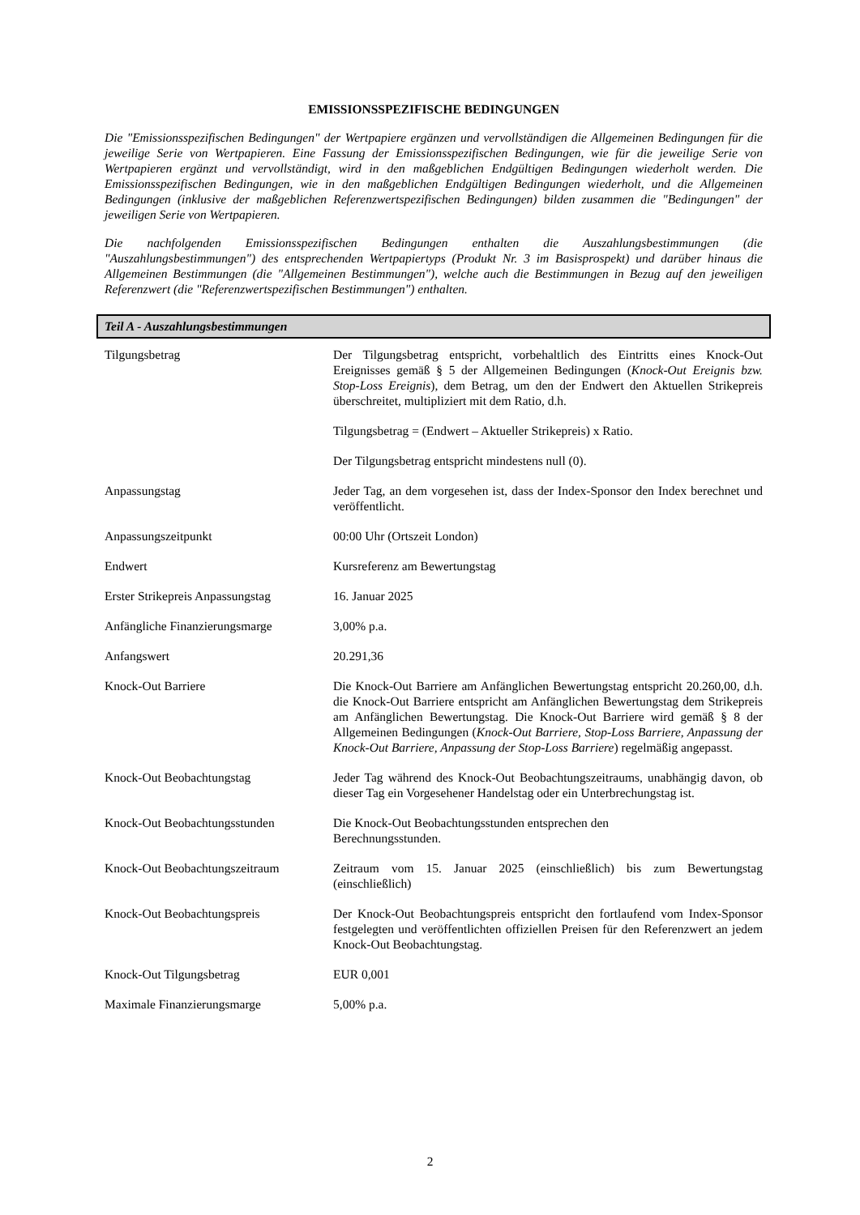EMISSIONSSPEZIFISCHE BEDINGUNGEN
Die "Emissionsspezifischen Bedingungen" der Wertpapiere ergänzen und vervollständigen die Allgemeinen Bedingungen für die jeweilige Serie von Wertpapieren. Eine Fassung der Emissionsspezifischen Bedingungen, wie für die jeweilige Serie von Wertpapieren ergänzt und vervollständigt, wird in den maßgeblichen Endgültigen Bedingungen wiederholt werden. Die Emissionsspezifischen Bedingungen, wie in den maßgeblichen Endgültigen Bedingungen wiederholt, und die Allgemeinen Bedingungen (inklusive der maßgeblichen Referenzwertspezifischen Bedingungen) bilden zusammen die "Bedingungen" der jeweiligen Serie von Wertpapieren.
Die nachfolgenden Emissionsspezifischen Bedingungen enthalten die Auszahlungsbestimmungen (die "Auszahlungsbestimmungen") des entsprechenden Wertpapiertyps (Produkt Nr. 3 im Basisprospekt) und darüber hinaus die Allgemeinen Bestimmungen (die "Allgemeinen Bestimmungen"), welche auch die Bestimmungen in Bezug auf den jeweiligen Referenzwert (die "Referenzwertspezifischen Bestimmungen") enthalten.
Teil A - Auszahlungsbestimmungen
| Tilgungsbetrag | Der Tilgungsbetrag entspricht, vorbehaltlich des Eintritts eines Knock-Out Ereignisses gemäß § 5 der Allgemeinen Bedingungen ( Knock-Out Ereignis bzw. Stop-Loss Ereignis ), dem Betrag, um den der Endwert den Aktuellen Strikepreis überschreitet, multipliziert mit dem Ratio, d.h. Tilgungsbetrag = (Endwert – Aktueller Strikepreis) x Ratio. Der Tilgungsbetrag entspricht mindestens null (0). |
| Anpassungstag | Jeder Tag, an dem vorgesehen ist, dass der Index-Sponsor den Index berechnet und veröffentlicht. |
| Anpassungszeitpunkt | 00:00 Uhr (Ortszeit London) |
| Endwert | Kursreferenz am Bewertungstag |
| Erster Strikepreis Anpassungstag | 16. Januar 2025 |
| Anfängliche Finanzierungsmarge | 3,00% p.a. |
| Anfangswert | 20.291,36 |
| Knock-Out Barriere | Die Knock-Out Barriere am Anfänglichen Bewertungstag entspricht 20.260,00, d.h. die Knock-Out Barriere entspricht am Anfänglichen Bewertungstag dem Strikepreis am Anfänglichen Bewertungstag. Die Knock-Out Barriere wird gemäß § 8 der Allgemeinen Bedingungen ( Knock-Out Barriere, Stop-Loss Barriere, Anpassung der Knock-Out Barriere, Anpassung der Stop-Loss Barriere ) regelmäßig angepasst. |
| Knock-Out Beobachtungstag | Jeder Tag während des Knock-Out Beobachtungszeitraums, unabhängig davon, ob dieser Tag ein Vorgesehener Handelstag oder ein Unterbrechungstag ist. |
| Knock-Out Beobachtungsstunden | Die Knock-Out Beobachtungsstunden entsprechen den Berechnungsstunden. |
| Knock-Out Beobachtungszeitraum | Zeitraum vom 15. Januar 2025 (einschließlich) bis zum Bewertungstag (einschließlich) |
| Knock-Out Beobachtungspreis | Der Knock-Out Beobachtungspreis entspricht den fortlaufend vom Index-Sponsor festgelegten und veröffentlichten offiziellen Preisen für den Referenzwert an jedem Knock-Out Beobachtungstag. |
| Knock-Out Tilgungsbetrag | EUR 0,001 |
| Maximale Finanzierungsmarge | 5,00% p.a. |
2